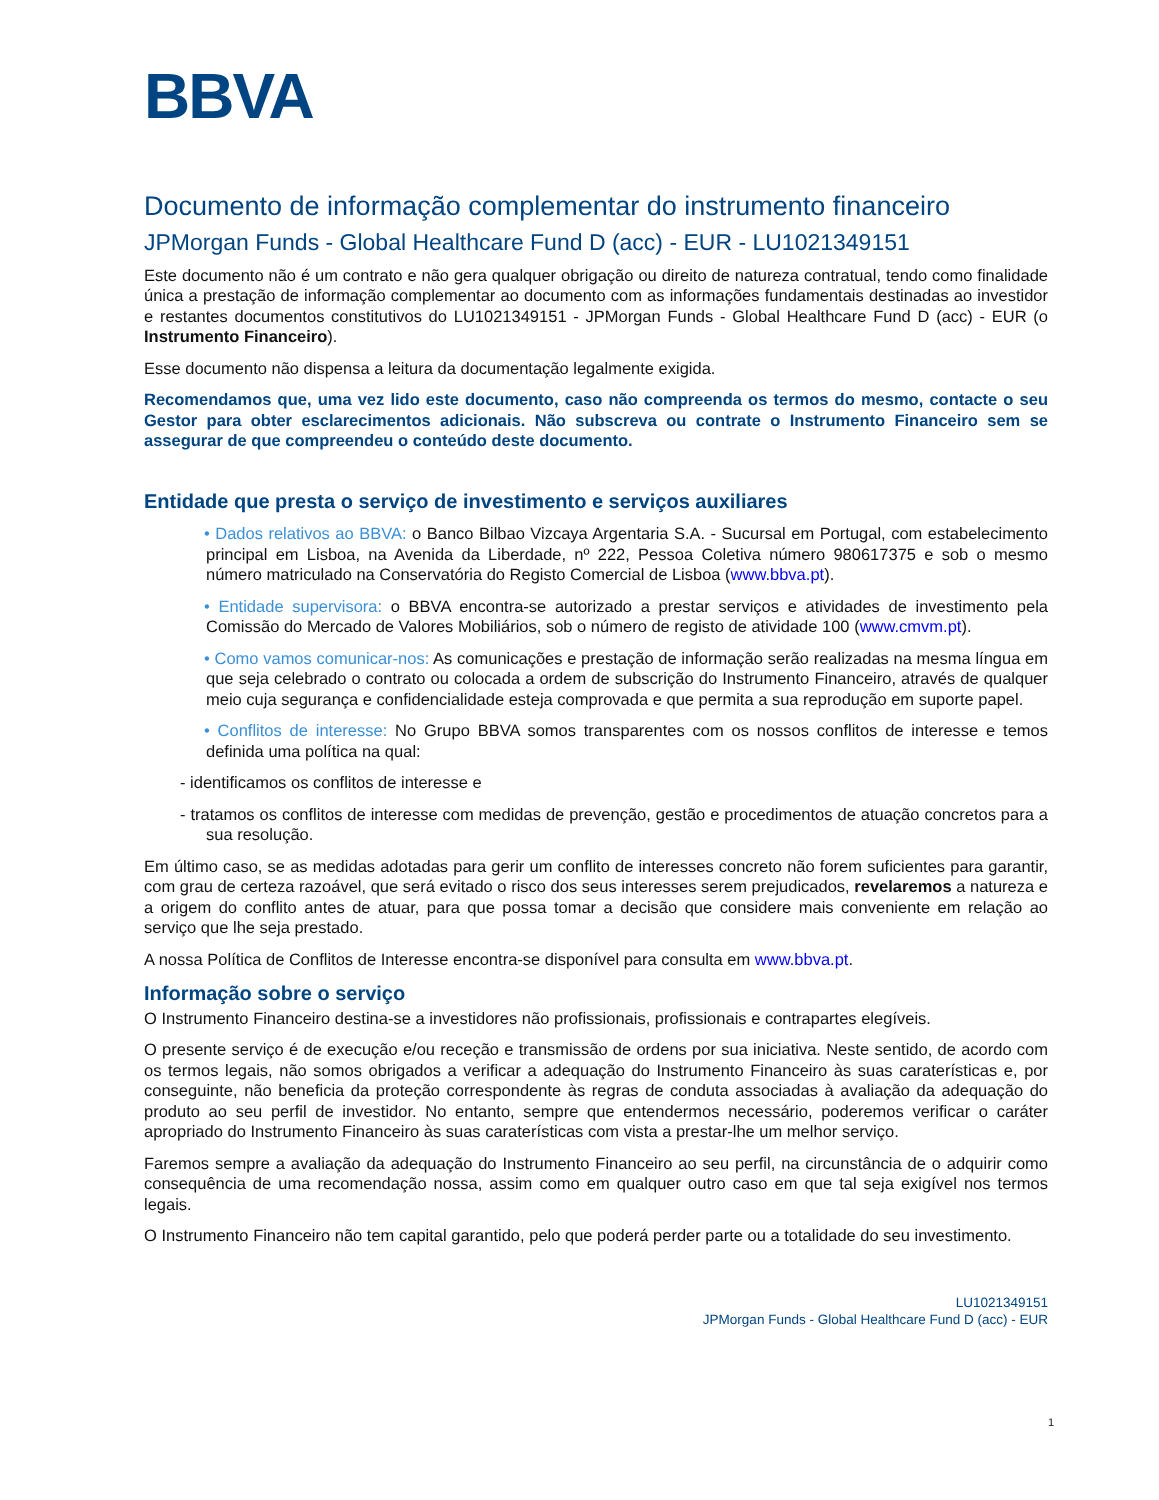BBVA
Documento de informação complementar do instrumento financeiro
JPMorgan Funds - Global Healthcare Fund D (acc) - EUR - LU1021349151
Este documento não é um contrato e não gera qualquer obrigação ou direito de natureza contratual, tendo como finalidade única a prestação de informação complementar ao documento com as informações fundamentais destinadas ao investidor e restantes documentos constitutivos do LU1021349151 - JPMorgan Funds - Global Healthcare Fund D (acc) - EUR (o Instrumento Financeiro).
Esse documento não dispensa a leitura da documentação legalmente exigida.
Recomendamos que, uma vez lido este documento, caso não compreenda os termos do mesmo, contacte o seu Gestor para obter esclarecimentos adicionais. Não subscreva ou contrate o Instrumento Financeiro sem se assegurar de que compreendeu o conteúdo deste documento.
Entidade que presta o serviço de investimento e serviços auxiliares
• Dados relativos ao BBVA: o Banco Bilbao Vizcaya Argentaria S.A. - Sucursal em Portugal, com estabelecimento principal em Lisboa, na Avenida da Liberdade, nº 222, Pessoa Coletiva número 980617375 e sob o mesmo número matriculado na Conservatória do Registo Comercial de Lisboa (www.bbva.pt).
• Entidade supervisora: o BBVA encontra-se autorizado a prestar serviços e atividades de investimento pela Comissão do Mercado de Valores Mobiliários, sob o número de registo de atividade 100 (www.cmvm.pt).
• Como vamos comunicar-nos: As comunicações e prestação de informação serão realizadas na mesma língua em que seja celebrado o contrato ou colocada a ordem de subscrição do Instrumento Financeiro, através de qualquer meio cuja segurança e confidencialidade esteja comprovada e que permita a sua reprodução em suporte papel.
• Conflitos de interesse: No Grupo BBVA somos transparentes com os nossos conflitos de interesse e temos definida uma política na qual:
- identificamos os conflitos de interesse e
- tratamos os conflitos de interesse com medidas de prevenção, gestão e procedimentos de atuação concretos para a sua resolução.
Em último caso, se as medidas adotadas para gerir um conflito de interesses concreto não forem suficientes para garantir, com grau de certeza razoável, que será evitado o risco dos seus interesses serem prejudicados, revelaremos a natureza e a origem do conflito antes de atuar, para que possa tomar a decisão que considere mais conveniente em relação ao serviço que lhe seja prestado.
A nossa Política de Conflitos de Interesse encontra-se disponível para consulta em www.bbva.pt.
Informação sobre o serviço
O Instrumento Financeiro destina-se a investidores não profissionais, profissionais e contrapartes elegíveis.
O presente serviço é de execução e/ou receção e transmissão de ordens por sua iniciativa. Neste sentido, de acordo com os termos legais, não somos obrigados a verificar a adequação do Instrumento Financeiro às suas caraterísticas e, por conseguinte, não beneficia da proteção correspondente às regras de conduta associadas à avaliação da adequação do produto ao seu perfil de investidor. No entanto, sempre que entendermos necessário, poderemos verificar o caráter apropriado do Instrumento Financeiro às suas caraterísticas com vista a prestar-lhe um melhor serviço.
Faremos sempre a avaliação da adequação do Instrumento Financeiro ao seu perfil, na circunstância de o adquirir como consequência de uma recomendação nossa, assim como em qualquer outro caso em que tal seja exigível nos termos legais.
O Instrumento Financeiro não tem capital garantido, pelo que poderá perder parte ou a totalidade do seu investimento.
LU1021349151
JPMorgan Funds - Global Healthcare Fund D (acc) - EUR
1